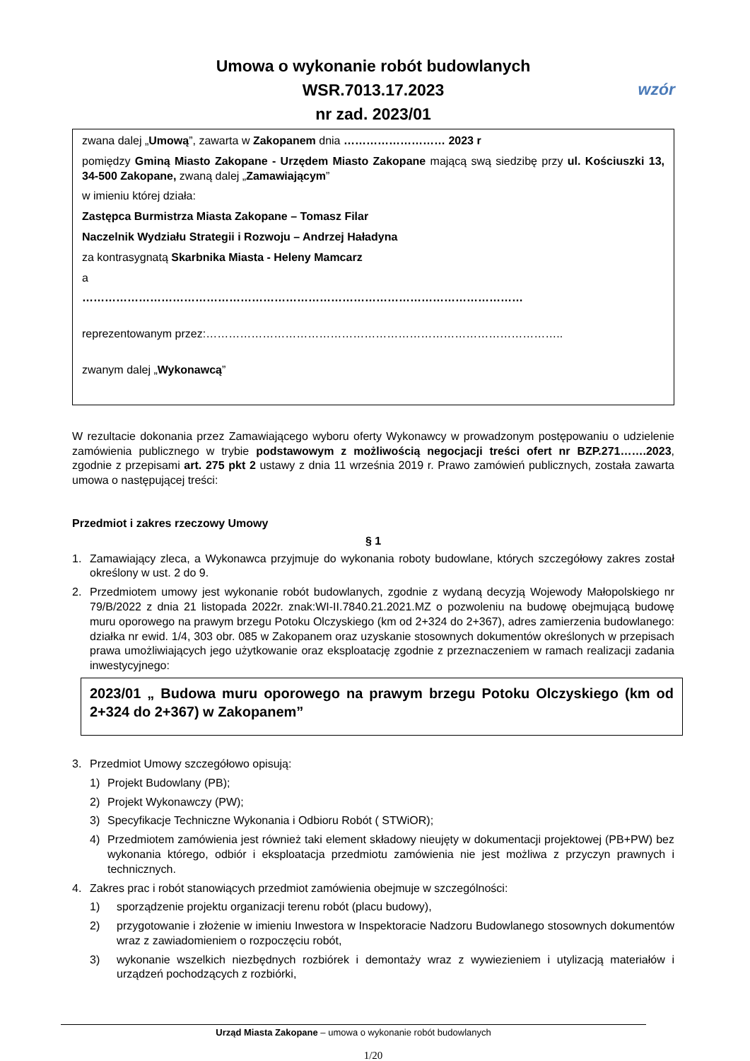Umowa o wykonanie robót budowlanych
WSR.7013.17.2023
nr zad. 2023/01
wzór
zwana dalej „Umową”, zawarta w Zakopanem dnia ……………………… 2023 r
pomiędzy Gminą Miasto Zakopane - Urzędem Miasto Zakopane mającą swą siedzibę przy ul. Kościuszki 13, 34-500 Zakopane, zwaną dalej „Zamawiającym”
w imieniu której działa:
Zastępca Burmistrza Miasta Zakopane – Tomasz Filar
Naczelnik Wydziału Strategii i Rozwoju – Andrzej Haładyna
za kontrasygnatą Skarbnika Miasta - Heleny Mamcarz
a
………………………………………………………………………………………………………
reprezentowanym przez:…………………………………………………………………………………..
zwanym dalej „Wykonawcą”
W rezultacie dokonania przez Zamawiającego wyboru oferty Wykonawcy w prowadzonym postępowaniu o udzielenie zamówienia publicznego w trybie podstawowym z możliwością negocjacji treści ofert nr BZP.271…….2023, zgodnie z przepisami art. 275 pkt 2 ustawy z dnia 11 września 2019 r. Prawo zamówień publicznych, została zawarta umowa o następującej treści:
Przedmiot i zakres rzeczowy Umowy
§ 1
1. Zamawiający zleca, a Wykonawca przyjmuje do wykonania roboty budowlane, których szczegółowy zakres został określony w ust. 2 do 9.
2. Przedmiotem umowy jest wykonanie robót budowlanych, zgodnie z wydaną decyzją Wojewody Małopolskiego nr 79/B/2022 z dnia 21 listopada 2022r. znak:WI-II.7840.21.2021.MZ o pozwoleniu na budowę obejmującą budowę muru oporowego na prawym brzegu Potoku Olczyskiego (km od 2+324 do 2+367), adres zamierzenia budowlanego: działka nr ewid. 1/4, 303 obr. 085 w Zakopanem oraz uzyskanie stosownych dokumentów określonych w przepisach prawa umożliwiających jego użytkowanie oraz eksploatację zgodnie z przeznaczeniem w ramach realizacji zadania inwestycyjnego:
2023/01 „ Budowa muru oporowego na prawym brzegu Potoku Olczyskiego (km od 2+324 do 2+367) w Zakopanem”
3. Przedmiot Umowy szczegółowo opisują:
1) Projekt Budowlany (PB);
2) Projekt Wykonawczy (PW);
3) Specyfikacje Techniczne Wykonania i Odbioru Robót ( STWiOR);
4) Przedmiotem zamówienia jest również taki element składowy nieujęty w dokumentacji projektowej (PB+PW) bez wykonania którego, odbiór i eksploatacja przedmiotu zamówienia nie jest możliwa z przyczyn prawnych i technicznych.
4. Zakres prac i robót stanowiących przedmiot zamówienia obejmuje w szczególności:
1) sporządzenie projektu organizacji terenu robót (placu budowy),
2) przygotowanie i złożenie w imieniu Inwestora w Inspektoracie Nadzoru Budowlanego stosownych dokumentów wraz z zawiadomieniem o rozpoczęciu robót,
3) wykonanie wszelkich niezbędnych rozbiórek i demontaży wraz z wywiezieniem i utylizacją materiałów i urządzeń pochodzących z rozbiórki,
Urząd Miasta Zakopane – umowa o wykonanie robót budowlanych
1/20